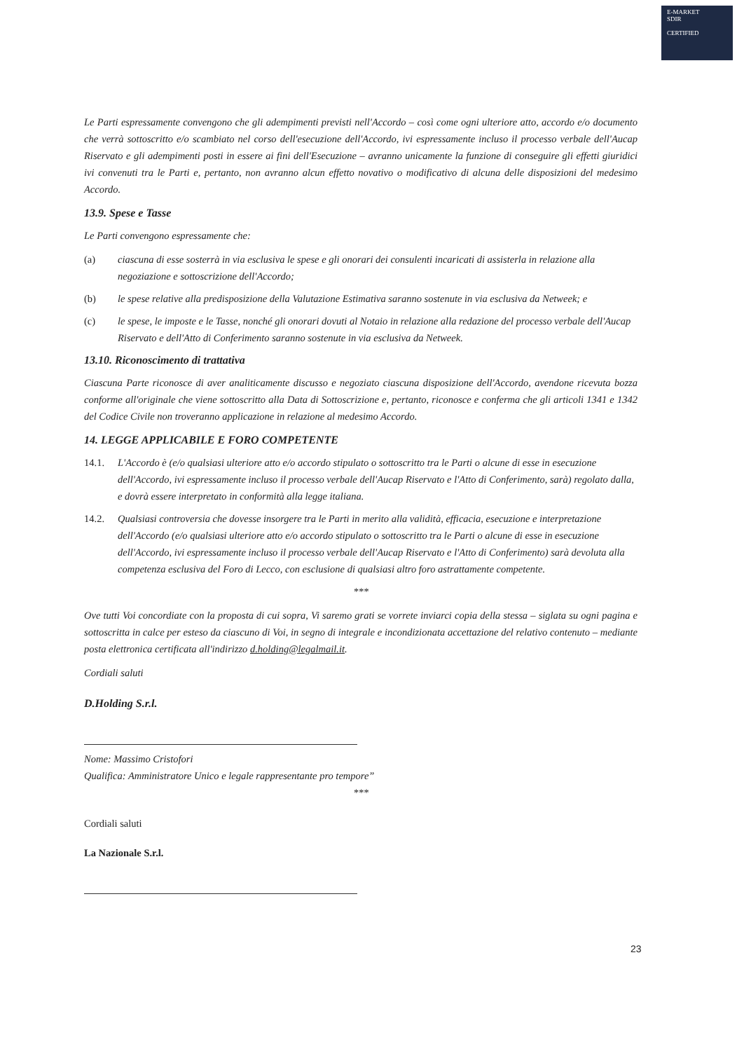E-MARKET
SDIR
CERTIFIED
Le Parti espressamente convengono che gli adempimenti previsti nell'Accordo – così come ogni ulteriore atto, accordo e/o documento che verrà sottoscritto e/o scambiato nel corso dell'esecuzione dell'Accordo, ivi espressamente incluso il processo verbale dell'Aucap Riservato e gli adempimenti posti in essere ai fini dell'Esecuzione – avranno unicamente la funzione di conseguire gli effetti giuridici ivi convenuti tra le Parti e, pertanto, non avranno alcun effetto novativo o modificativo di alcuna delle disposizioni del medesimo Accordo.
13.9. Spese e Tasse
Le Parti convengono espressamente che:
(a) ciascuna di esse sosterrà in via esclusiva le spese e gli onorari dei consulenti incaricati di assisterla in relazione alla negoziazione e sottoscrizione dell'Accordo;
(b) le spese relative alla predisposizione della Valutazione Estimativa saranno sostenute in via esclusiva da Netweek; e
(c) le spese, le imposte e le Tasse, nonché gli onorari dovuti al Notaio in relazione alla redazione del processo verbale dell'Aucap Riservato e dell'Atto di Conferimento saranno sostenute in via esclusiva da Netweek.
13.10. Riconoscimento di trattativa
Ciascuna Parte riconosce di aver analiticamente discusso e negoziato ciascuna disposizione dell'Accordo, avendone ricevuta bozza conforme all'originale che viene sottoscritto alla Data di Sottoscrizione e, pertanto, riconosce e conferma che gli articoli 1341 e 1342 del Codice Civile non troveranno applicazione in relazione al medesimo Accordo.
14. LEGGE APPLICABILE E FORO COMPETENTE
14.1. L'Accordo è (e/o qualsiasi ulteriore atto e/o accordo stipulato o sottoscritto tra le Parti o alcune di esse in esecuzione dell'Accordo, ivi espressamente incluso il processo verbale dell'Aucap Riservato e l'Atto di Conferimento, sarà) regolato dalla, e dovrà essere interpretato in conformità alla legge italiana.
14.2. Qualsiasi controversia che dovesse insorgere tra le Parti in merito alla validità, efficacia, esecuzione e interpretazione dell'Accordo (e/o qualsiasi ulteriore atto e/o accordo stipulato o sottoscritto tra le Parti o alcune di esse in esecuzione dell'Accordo, ivi espressamente incluso il processo verbale dell'Aucap Riservato e l'Atto di Conferimento) sarà devoluta alla competenza esclusiva del Foro di Lecco, con esclusione di qualsiasi altro foro astrattamente competente.
***
Ove tutti Voi concordiate con la proposta di cui sopra, Vi saremo grati se vorrete inviarci copia della stessa – siglata su ogni pagina e sottoscritta in calce per esteso da ciascuno di Voi, in segno di integrale e incondizionata accettazione del relativo contenuto – mediante posta elettronica certificata all'indirizzo d.holding@legalmail.it.
Cordiali saluti
D.Holding S.r.l.
Nome: Massimo Cristofori
Qualifica: Amministratore Unico e legale rappresentante pro tempore”
***
Cordiali saluti
La Nazionale S.r.l.
23